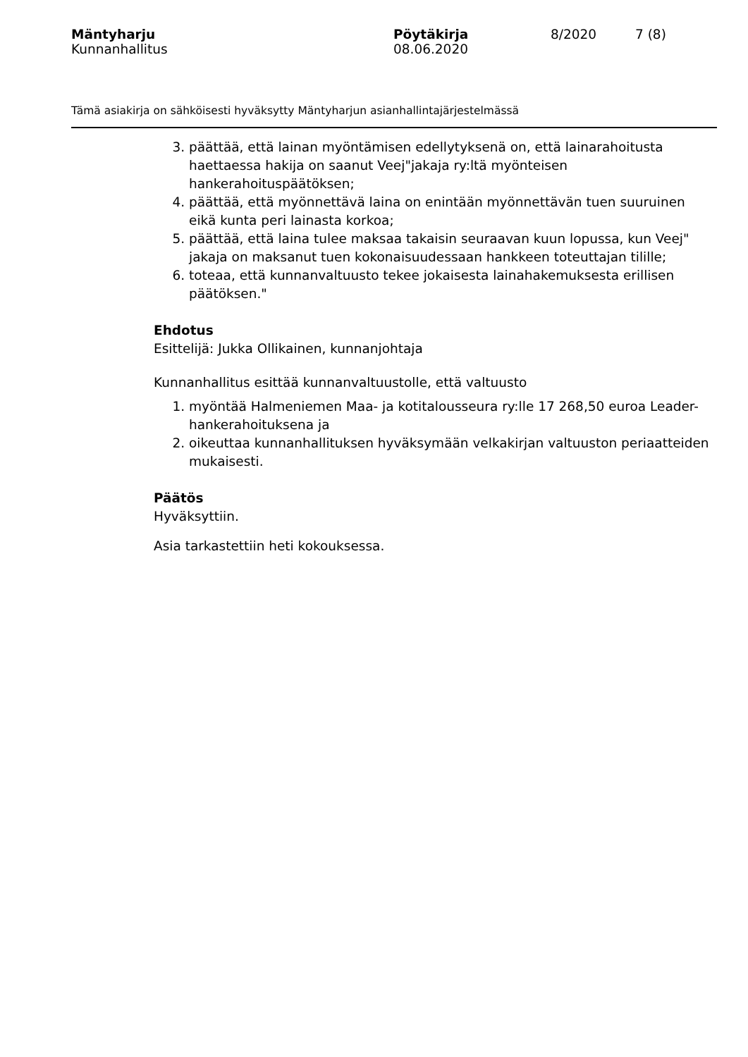Mäntyharju Pöytäkirja 8/2020 7 (8)
Kunnanhallitus 08.06.2020
Tämä asiakirja on sähköisesti hyväksytty Mäntyharjun asianhallintajärjestelmässä
3. päättää, että lainan myöntämisen edellytyksenä on, että lainarahoitusta haettaessa hakija on saanut Veej"jakaja ry:ltä myönteisen hankerahoituspäätöksen;
4. päättää, että myönnettävä laina on enintään myönnettävän tuen suuruinen eikä kunta peri lainasta korkoa;
5. päättää, että laina tulee maksaa takaisin seuraavan kuun lopussa, kun Veej" jakaja on maksanut tuen kokonaisuudessaan hankkeen toteuttajan tilille;
6. toteaa, että kunnanvaltuusto tekee jokaisesta lainahakemuksesta erillisen päätöksen."
Ehdotus
Esittelijä: Jukka Ollikainen, kunnanjohtaja
Kunnanhallitus esittää kunnanvaltuustolle, että valtuusto
1. myöntää Halmeniemen Maa- ja kotitalousseura ry:lle 17 268,50 euroa Leader-hankerahoituksena ja
2. oikeuttaa kunnanhallituksen hyväksymään velkakirjan valtuuston periaatteiden mukaisesti.
Päätös
Hyväksyttiin.
Asia tarkastettiin heti kokouksessa.